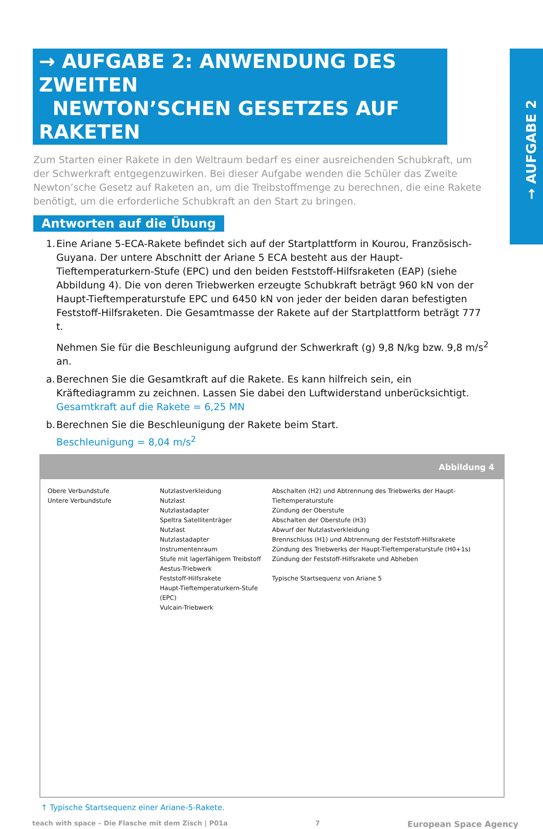→ AUFGABE 2
→ AUFGABE 2: ANWENDUNG DES ZWEITEN
NEWTON’SCHEN GESETZES AUF RAKETEN
Zum Starten einer Rakete in den Weltraum bedarf es einer ausreichenden Schubkraft, um der Schwerkraft entgegenzuwirken. Bei dieser Aufgabe wenden die Schüler das Zweite Newton’sche Gesetz auf Raketen an, um die Treibstoffmenge zu berechnen, die eine Rakete benötigt, um die erforderliche Schubkraft an den Start zu bringen.
Antworten auf die Übung
1.
Eine Ariane 5-ECA-Rakete befindet sich auf der Startplattform in Kourou, Französisch-Guyana. Der untere Abschnitt der Ariane 5 ECA besteht aus der Haupt-Tieftemperaturkern-Stufe (EPC) und den beiden Feststoff-Hilfsraketen (EAP) (siehe Abbildung 4). Die von deren Triebwerken erzeugte Schubkraft beträgt 960 kN von der Haupt-Tieftemperaturstufe EPC und 6450 kN von jeder der beiden daran befestigten Feststoff-Hilfsraketen. Die Gesamtmasse der Rakete auf der Startplattform beträgt 777 t.
Nehmen Sie für die Beschleunigung aufgrund der Schwerkraft (g) 9,8 N/kg bzw. 9,8 m/s<sup>2</sup> an.
a.
Berechnen Sie die Gesamtkraft auf die Rakete. Es kann hilfreich sein, ein Kräftediagramm zu zeichnen. Lassen Sie dabei den Luftwiderstand unberücksichtigt.
Gesamtkraft auf die Rakete = 6,25 MN
b.
Berechnen Sie die Beschleunigung der Rakete beim Start.
Beschleunigung = 8,04 m/s<sup>2</sup>
Abbildung 4
Obere Verbundstufe
Untere Verbundstufe
Nutzlastverkleidung
Nutzlast
Nutzlastadapter
Speltra Satellitenträger
Nutzlast
Nutzlastadapter
Instrumentenraum
Stufe mit lagerfähigem Treibstoff Aestus-Triebwerk
Feststoff-Hilfsrakete
Haupt-Tieftemperaturkern-Stufe (EPC)
Vulcain-Triebwerk
Abschalten (H2) und Abtrennung des Triebwerks der Haupt-Tieftemperaturstufe
Zündung der Oberstufe
Abschalten der Oberstufe (H3)
Abwurf der Nutzlastverkleidung
Brennschluss (H1) und Abtrennung der Feststoff-Hilfsrakete
Zündung des Triebwerks der Haupt-Tieftemperaturstufe (H0+1s)
Zündung der Feststoff-Hilfsrakete und Abheben
Typische Startsequenz von Ariane 5
↑ Typische Startsequenz einer Ariane-5-Rakete.
teach with space – Die Flasche mit dem Zisch | P01a 7 European Space Agency